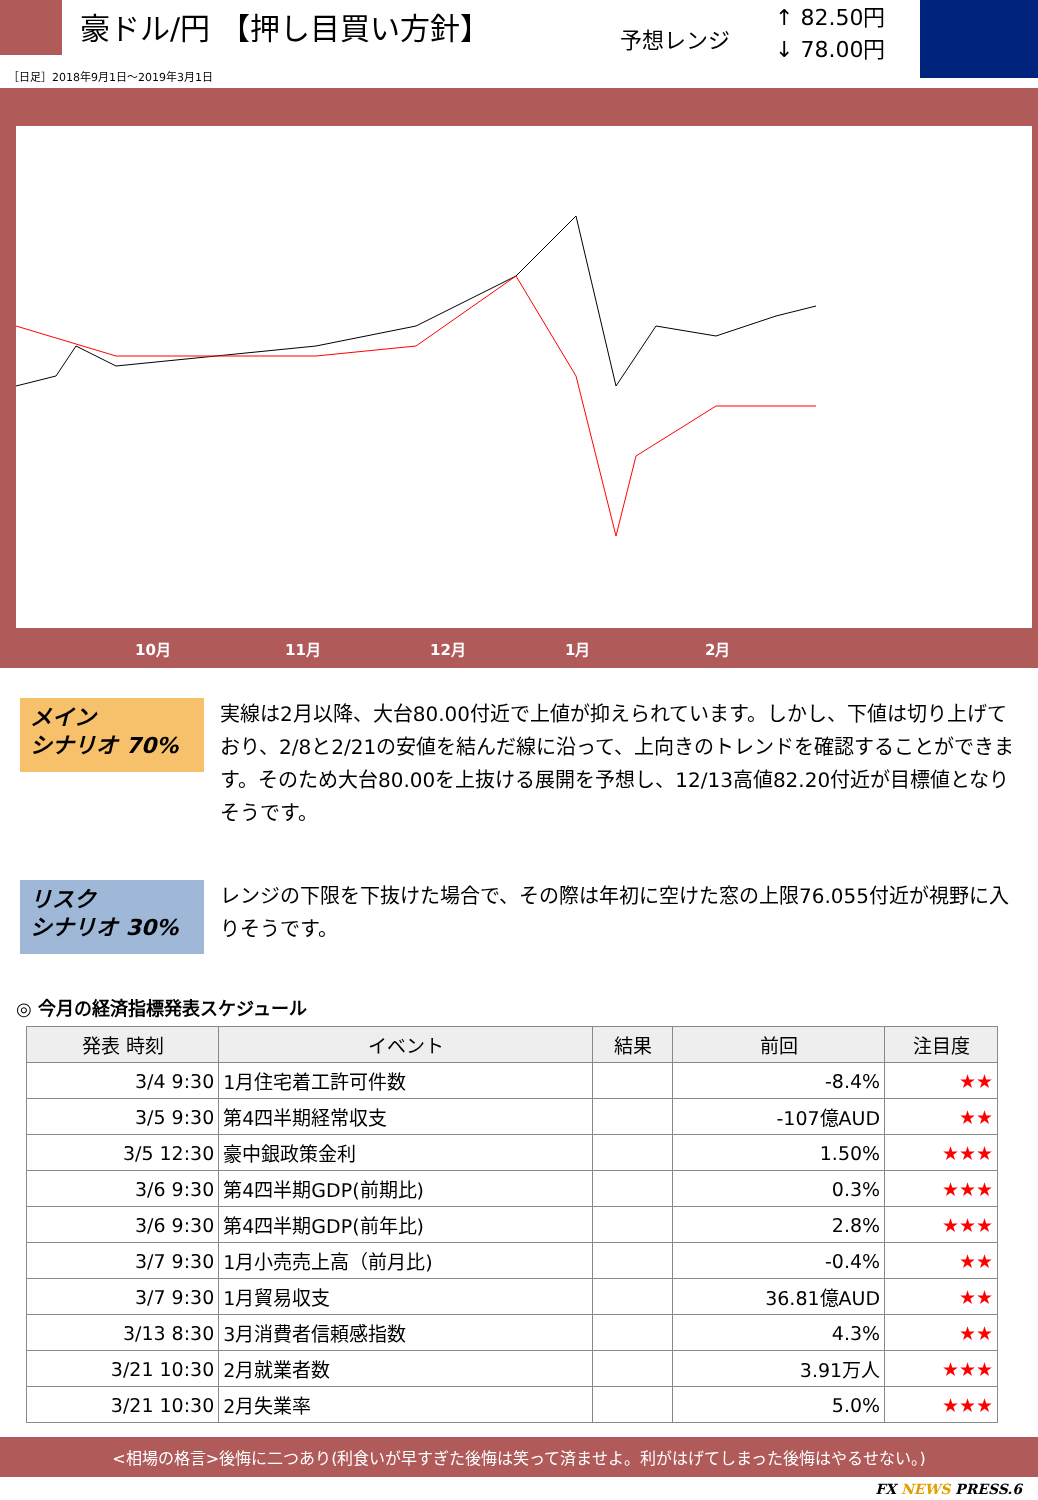豪ドル/円 【押し目買い方針】 予想レンジ
↑ 82.50円
↓ 78.00円
［日足］2018年9月1日～2019年3月1日
10月 11月 12月 1月 2月
メイン
シナリオ 70%
実線は2月以降、大台80.00付近で上値が抑えられています。しかし、下値は切り上げており、2/8と2/21の安値を結んだ線に沿って、上向きのトレンドを確認することができます。そのため大台80.00を上抜ける展開を予想し、12/13高値82.20付近が目標値となりそうです。
リスク
シナリオ 30%
レンジの下限を下抜けた場合で、その際は年初に空けた窓の上限76.055付近が視野に入りそうです。
◎ 今月の経済指標発表スケジュール
| 発表 時刻 | イベント | 結果 | 前回 | 注目度 |
| --- | --- | --- | --- | --- |
| 3/4 9:30 | 1月住宅着工許可件数 | | -8.4% | ★★ |
| 3/5 9:30 | 第4四半期経常収支 | | -107億AUD | ★★ |
| 3/5 12:30 | 豪中銀政策金利 | | 1.50% | ★★★ |
| 3/6 9:30 | 第4四半期GDP(前期比) | | 0.3% | ★★★ |
| 3/6 9:30 | 第4四半期GDP(前年比) | | 2.8% | ★★★ |
| 3/7 9:30 | 1月小売売上高（前月比) | | -0.4% | ★★ |
| 3/7 9:30 | 1月貿易収支 | | 36.81億AUD | ★★ |
| 3/13 8:30 | 3月消費者信頼感指数 | | 4.3% | ★★ |
| 3/21 10:30 | 2月就業者数 | | 3.91万人 | ★★★ |
| 3/21 10:30 | 2月失業率 | | 5.0% | ★★★ |
<相場の格言>後悔に二つあり(利食いが早すぎた後悔は笑って済ませよ。利がはげてしまった後悔はやるせない。)
FX NEWS PRESS.6